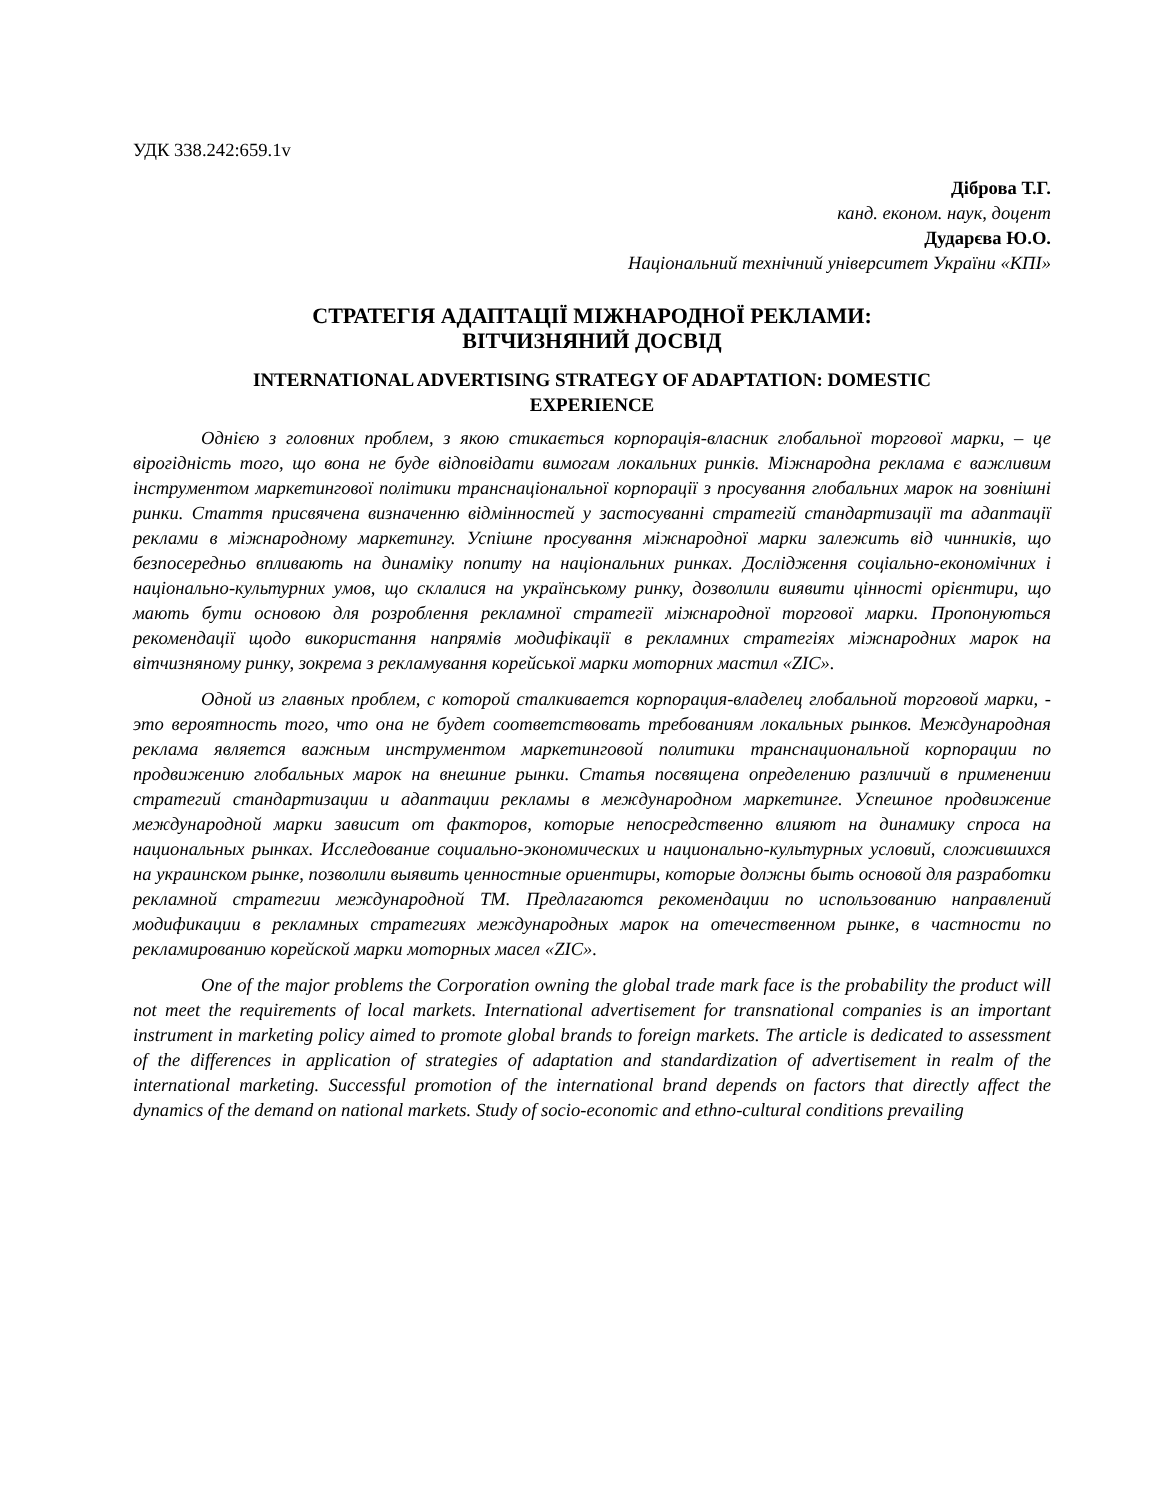УДК 338.242:659.1v
Діброва Т.Г.
канд. економ. наук, доцент
Дударєва Ю.О.
Національний технічний університет України «КПІ»
СТРАТЕГІЯ АДАПТАЦІЇ МІЖНАРОДНОЇ РЕКЛАМИ:
ВІТЧИЗНЯНИЙ ДОСВІД
INTERNATIONAL ADVERTISING STRATEGY OF ADAPTATION: DOMESTIC
EXPERIENCE
Однією з головних проблем, з якою стикається корпорація-власник глобальної торгової марки, – це вірогідність того, що вона не буде відповідати вимогам локальних ринків. Міжнародна реклама є важливим інструментом маркетингової політики транснаціональної корпорації з просування глобальних марок на зовнішні ринки. Стаття присвячена визначенню відмінностей у застосуванні стратегій стандартизації та адаптації реклами в міжнародному маркетингу. Успішне просування міжнародної марки залежить від чинників, що безпосередньо впливають на динаміку попиту на національних ринках. Дослідження соціально-економічних і національно-культурних умов, що склалися на українському ринку, дозволили виявити цінності орієнтири, що мають бути основою для розроблення рекламної стратегії міжнародної торгової марки. Пропонуються рекомендації щодо використання напрямів модифікації в рекламних стратегіях міжнародних марок на вітчизняному ринку, зокрема з рекламування корейської марки моторних мастил «ZIC».
Одной из главных проблем, с которой сталкивается корпорация-владелец глобальной торговой марки, - это вероятность того, что она не будет соответствовать требованиям локальных рынков. Международная реклама является важным инструментом маркетинговой политики транснациональной корпорации по продвижению глобальных марок на внешние рынки. Статья посвящена определению различий в применении стратегий стандартизации и адаптации рекламы в международном маркетинге. Успешное продвижение международной марки зависит от факторов, которые непосредственно влияют на динамику спроса на национальных рынках. Исследование социально-экономических и национально-культурных условий, сложившихся на украинском рынке, позволили выявить ценностные ориентиры, которые должны быть основой для разработки рекламной стратегии международной ТМ. Предлагаются рекомендации по использованию направлений модификации в рекламных стратегиях международных марок на отечественном рынке, в частности по рекламированию корейской марки моторных масел «ZIC».
One of the major problems the Corporation owning the global trade mark face is the probability the product will not meet the requirements of local markets. International advertisement for transnational companies is an important instrument in marketing policy aimed to promote global brands to foreign markets. The article is dedicated to assessment of the differences in application of strategies of adaptation and standardization of advertisement in realm of the international marketing. Successful promotion of the international brand depends on factors that directly affect the dynamics of the demand on national markets. Study of socio-economic and ethno-cultural conditions prevailing